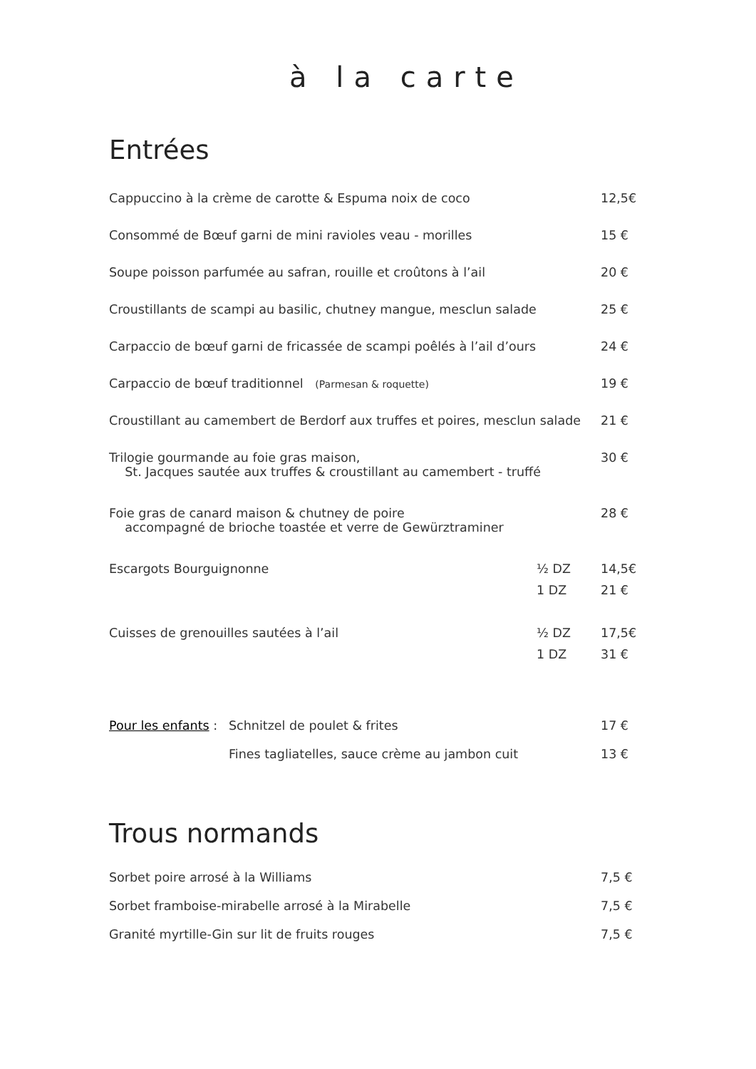à la carte
Entrées
| Cappuccino à la crème de carotte & Espuma noix de coco | | 12,5€ |
| Consommé de Bœuf garni de mini ravioles veau - morilles | | 15 € |
| Soupe poisson parfumée au safran, rouille et croûtons à l’ail | | 20 € |
| Croustillants de scampi au basilic, chutney mangue, mesclun salade | | 25 € |
| Carpaccio de bœuf garni de fricassée de scampi poêlés à l’ail d’ours | | 24 € |
| Carpaccio de bœuf traditionnel (Parmesan & roquette) | | 19 € |
| Croustillant au camembert de Berdorf aux truffes et poires, mesclun salade | | 21 € |
| Trilogie gourmande au foie gras maison, St. Jacques sautée aux truffes & croustillant au camembert - truffé | | 30 € |
| Foie gras de canard maison & chutney de poire accompagné de brioche toastée et verre de Gewürztraminer | | 28 € |
| Escargots Bourguignonne | ½ DZ | 14,5€ |
| | 1 DZ | 21 € |
| Cuisses de grenouilles sautées à l’ail | ½ DZ | 17,5€ |
| | 1 DZ | 31 € |
| Pour les enfants : | Schnitzel de poulet & frites | 17 € |
| | Fines tagliatelles, sauce crème au jambon cuit | 13 € |
Trous normands
| Sorbet poire arrosé à la Williams | 7,5 € |
| Sorbet framboise-mirabelle arrosé à la Mirabelle | 7,5 € |
| Granité myrtille-Gin sur lit de fruits rouges | 7,5 € |